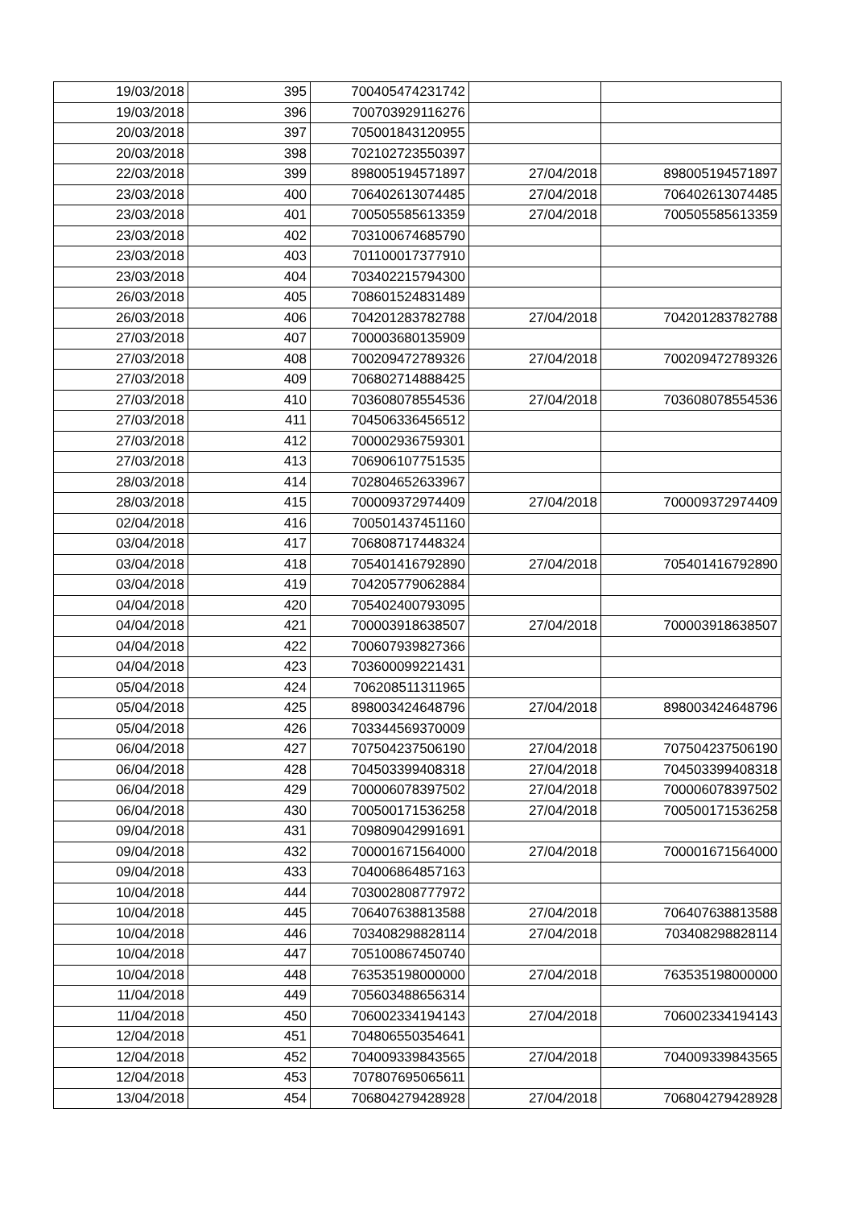| 19/03/2018 | 395 | 700405474231742 | | |
| 19/03/2018 | 396 | 700703929116276 | | |
| 20/03/2018 | 397 | 705001843120955 | | |
| 20/03/2018 | 398 | 702102723550397 | | |
| 22/03/2018 | 399 | 898005194571897 | 27/04/2018 | 898005194571897 |
| 23/03/2018 | 400 | 706402613074485 | 27/04/2018 | 706402613074485 |
| 23/03/2018 | 401 | 700505585613359 | 27/04/2018 | 700505585613359 |
| 23/03/2018 | 402 | 703100674685790 | | |
| 23/03/2018 | 403 | 701100017377910 | | |
| 23/03/2018 | 404 | 703402215794300 | | |
| 26/03/2018 | 405 | 708601524831489 | | |
| 26/03/2018 | 406 | 704201283782788 | 27/04/2018 | 704201283782788 |
| 27/03/2018 | 407 | 700003680135909 | | |
| 27/03/2018 | 408 | 700209472789326 | 27/04/2018 | 700209472789326 |
| 27/03/2018 | 409 | 706802714888425 | | |
| 27/03/2018 | 410 | 703608078554536 | 27/04/2018 | 703608078554536 |
| 27/03/2018 | 411 | 704506336456512 | | |
| 27/03/2018 | 412 | 700002936759301 | | |
| 27/03/2018 | 413 | 706906107751535 | | |
| 28/03/2018 | 414 | 702804652633967 | | |
| 28/03/2018 | 415 | 700009372974409 | 27/04/2018 | 700009372974409 |
| 02/04/2018 | 416 | 700501437451160 | | |
| 03/04/2018 | 417 | 706808717448324 | | |
| 03/04/2018 | 418 | 705401416792890 | 27/04/2018 | 705401416792890 |
| 03/04/2018 | 419 | 704205779062884 | | |
| 04/04/2018 | 420 | 705402400793095 | | |
| 04/04/2018 | 421 | 700003918638507 | 27/04/2018 | 700003918638507 |
| 04/04/2018 | 422 | 700607939827366 | | |
| 04/04/2018 | 423 | 703600099221431 | | |
| 05/04/2018 | 424 | 706208511311965 | | |
| 05/04/2018 | 425 | 898003424648796 | 27/04/2018 | 898003424648796 |
| 05/04/2018 | 426 | 703344569370009 | | |
| 06/04/2018 | 427 | 707504237506190 | 27/04/2018 | 707504237506190 |
| 06/04/2018 | 428 | 704503399408318 | 27/04/2018 | 704503399408318 |
| 06/04/2018 | 429 | 700006078397502 | 27/04/2018 | 700006078397502 |
| 06/04/2018 | 430 | 700500171536258 | 27/04/2018 | 700500171536258 |
| 09/04/2018 | 431 | 709809042991691 | | |
| 09/04/2018 | 432 | 700001671564000 | 27/04/2018 | 700001671564000 |
| 09/04/2018 | 433 | 704006864857163 | | |
| 10/04/2018 | 444 | 703002808777972 | | |
| 10/04/2018 | 445 | 706407638813588 | 27/04/2018 | 706407638813588 |
| 10/04/2018 | 446 | 703408298828114 | 27/04/2018 | 703408298828114 |
| 10/04/2018 | 447 | 705100867450740 | | |
| 10/04/2018 | 448 | 763535198000000 | 27/04/2018 | 763535198000000 |
| 11/04/2018 | 449 | 705603488656314 | | |
| 11/04/2018 | 450 | 706002334194143 | 27/04/2018 | 706002334194143 |
| 12/04/2018 | 451 | 704806550354641 | | |
| 12/04/2018 | 452 | 704009339843565 | 27/04/2018 | 704009339843565 |
| 12/04/2018 | 453 | 707807695065611 | | |
| 13/04/2018 | 454 | 706804279428928 | 27/04/2018 | 706804279428928 |